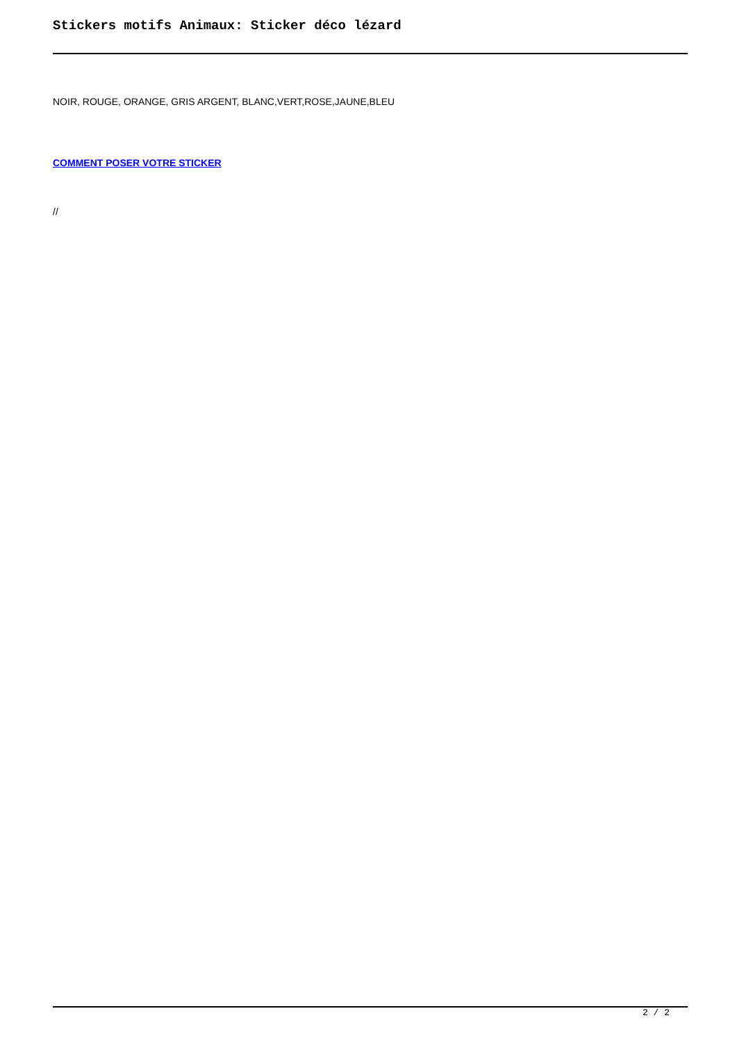Stickers motifs Animaux: Sticker déco lézard
NOIR, ROUGE, ORANGE, GRIS ARGENT, BLANC,VERT,ROSE,JAUNE,BLEU
COMMENT POSER VOTRE STICKER
//
2 / 2